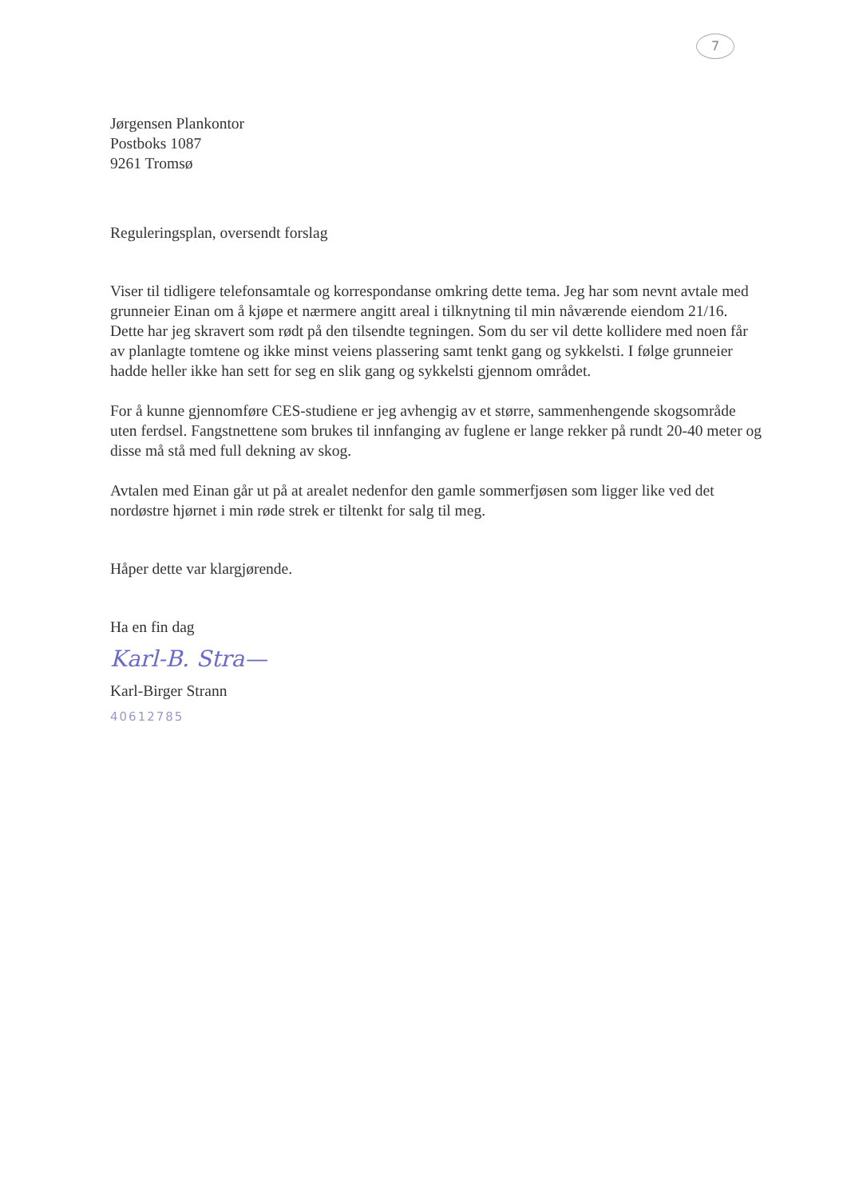7
Jørgensen Plankontor
Postboks 1087
9261 Tromsø
Reguleringsplan, oversendt forslag
Viser til tidligere telefonsamtale og korrespondanse omkring dette tema. Jeg har som nevnt avtale med grunneier Einan om å kjøpe et nærmere angitt areal i tilknytning til min nåværende eiendom 21/16. Dette har jeg skravert som rødt på den tilsendte tegningen. Som du ser vil dette kollidere med noen får av planlagte tomtene og ikke minst veiens plassering samt tenkt gang og sykkelsti. I følge grunneier hadde heller ikke han sett for seg en slik gang og sykkelsti gjennom området.
For å kunne gjennomføre CES-studiene er jeg avhengig av et større, sammenhengende skogsområde uten ferdsel. Fangstnettene som brukes til innfanging av fuglene er lange rekker på rundt 20-40 meter og disse må stå med full dekning av skog.
Avtalen med Einan går ut på at arealet nedenfor den gamle sommerfjøsen som ligger like ved det nordøstre hjørnet i min røde strek er tiltenkt for salg til meg.
Håper dette var klargjørende.
Ha en fin dag
Karl-B. Stra—
Karl-Birger Strann
40612785